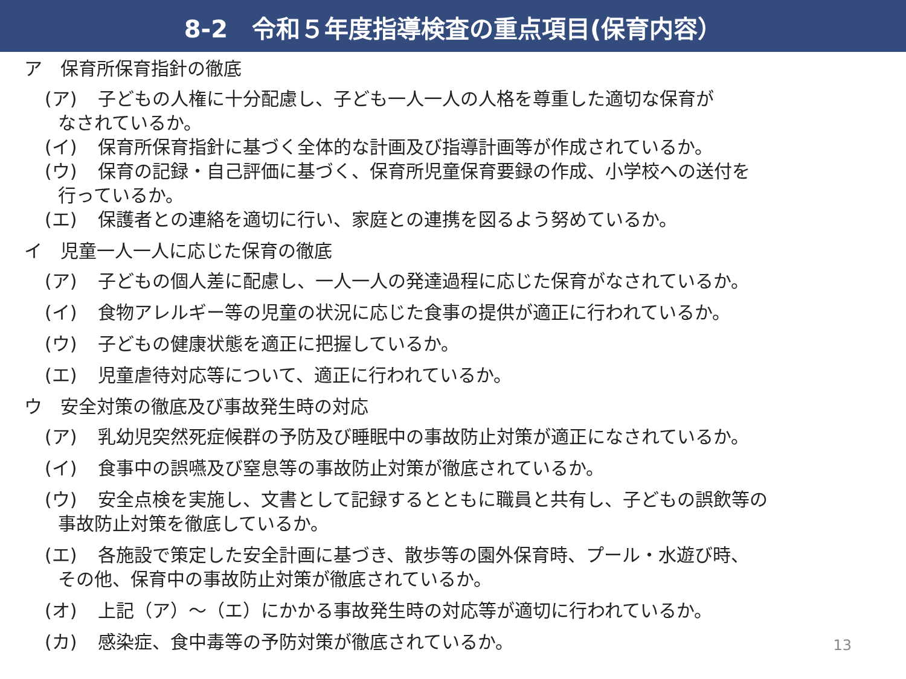8-2　令和５年度指導検査の重点項目(保育内容）
ア　保育所保育指針の徹底
(ア) 子どもの人権に十分配慮し、子ども一人一人の人格を尊重した適切な保育が
なされているか。
(イ) 保育所保育指針に基づく全体的な計画及び指導計画等が作成されているか。
(ウ) 保育の記録・自己評価に基づく、保育所児童保育要録の作成、小学校への送付を
行っているか。
(エ) 保護者との連絡を適切に行い、家庭との連携を図るよう努めているか。
イ　児童一人一人に応じた保育の徹底
(ア) 子どもの個人差に配慮し、一人一人の発達過程に応じた保育がなされているか。
(イ) 食物アレルギー等の児童の状況に応じた食事の提供が適正に行われているか。
(ウ) 子どもの健康状態を適正に把握しているか。
(エ) 児童虐待対応等について、適正に行われているか。
ウ　安全対策の徹底及び事故発生時の対応
(ア) 乳幼児突然死症候群の予防及び睡眠中の事故防止対策が適正になされているか。
(イ) 食事中の誤嚥及び窒息等の事故防止対策が徹底されているか。
(ウ) 安全点検を実施し、文書として記録するとともに職員と共有し、子どもの誤飲等の
事故防止対策を徹底しているか。
(エ) 各施設で策定した安全計画に基づき、散歩等の園外保育時、プール・水遊び時、
その他、保育中の事故防止対策が徹底されているか。
(オ) 上記（ア）～（エ）にかかる事故発生時の対応等が適切に行われているか。
(カ) 感染症、食中毒等の予防対策が徹底されているか。
13